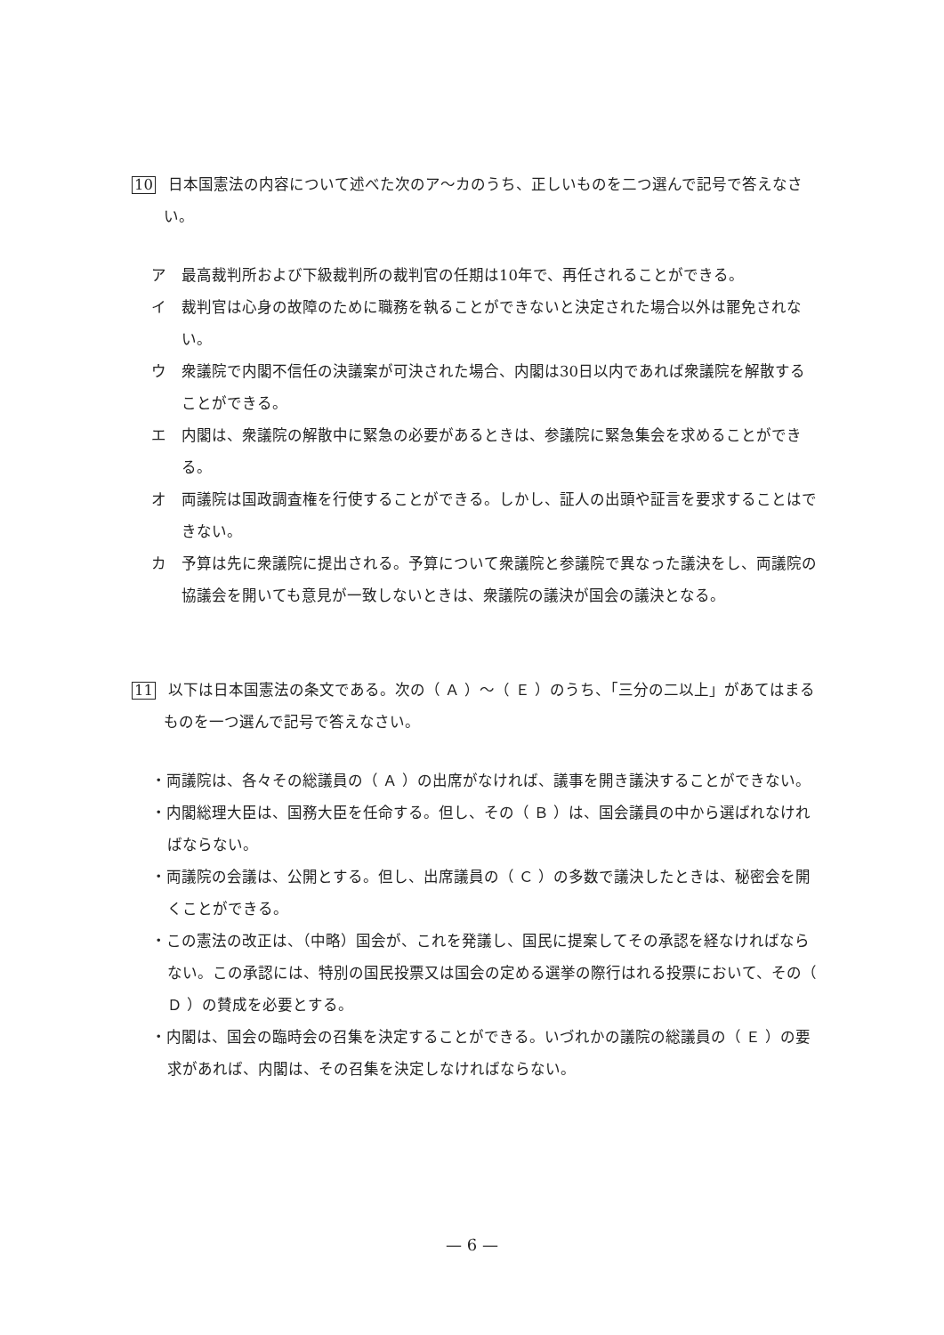10 日本国憲法の内容について述べた次のア～カのうち、正しいものを二つ選んで記号で答えなさい。
ア　最高裁判所および下級裁判所の裁判官の任期は10年で、再任されることができる。
イ　裁判官は心身の故障のために職務を執ることができないと決定された場合以外は罷免されない。
ウ　衆議院で内閣不信任の決議案が可決された場合、内閣は30日以内であれば衆議院を解散することができる。
エ　内閣は、衆議院の解散中に緊急の必要があるときは、参議院に緊急集会を求めることができる。
オ　両議院は国政調査権を行使することができる。しかし、証人の出頭や証言を要求することはできない。
カ　予算は先に衆議院に提出される。予算について衆議院と参議院で異なった議決をし、両議院の協議会を開いても意見が一致しないときは、衆議院の議決が国会の議決となる。
11 以下は日本国憲法の条文である。次の（ Ａ ）～（ Ｅ ）のうち、「三分の二以上」があてはまるものを一つ選んで記号で答えなさい。
・両議院は、各々その総議員の（ Ａ ）の出席がなければ、議事を開き議決することができない。
・内閣総理大臣は、国務大臣を任命する。但し、その（ Ｂ ）は、国会議員の中から選ばれなければならない。
・両議院の会議は、公開とする。但し、出席議員の（ Ｃ ）の多数で議決したときは、秘密会を開くことができる。
・この憲法の改正は、（中略）国会が、これを発議し、国民に提案してその承認を経なければならない。この承認には、特別の国民投票又は国会の定める選挙の際行はれる投票において、その（ Ｄ ）の賛成を必要とする。
・内閣は、国会の臨時会の召集を決定することができる。いづれかの議院の総議員の（ Ｅ ）の要求があれば、内閣は、その召集を決定しなければならない。
— 6 —